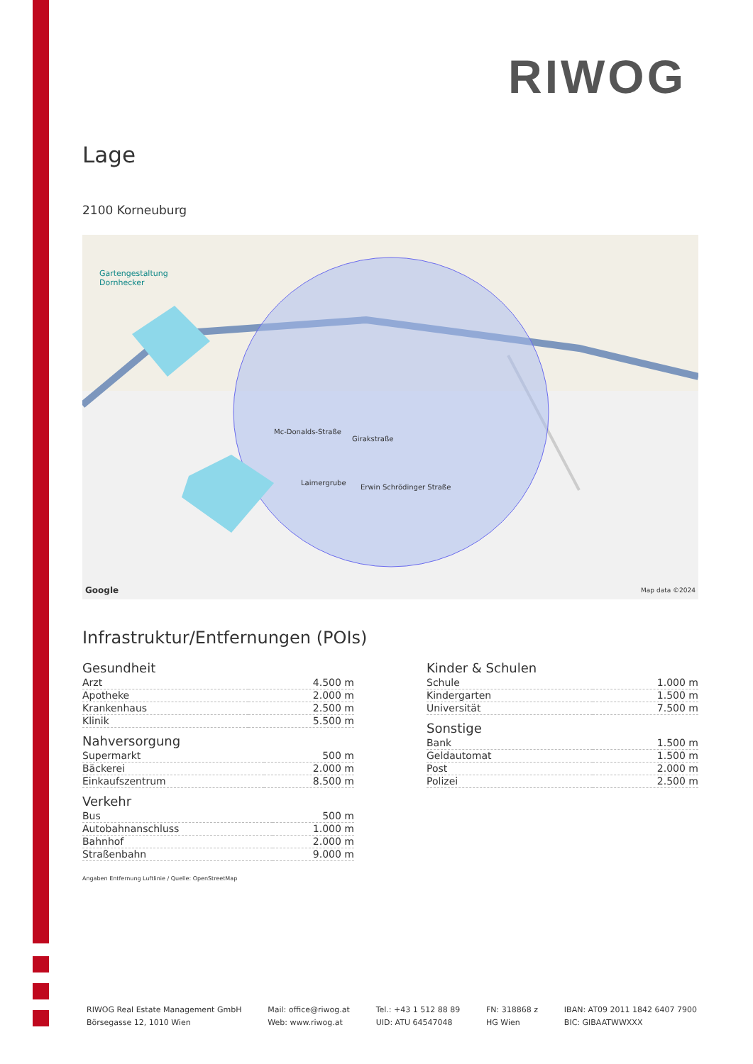RIWOG
Lage
2100 Korneuburg
Gartengestaltung
Dornhecker
Mc-Donalds-Straße
Girakstraße
Laimergrube
Erwin Schrödinger Straße
Google Map data ©2024
Infrastruktur/Entfernungen (POIs)
Gesundheit
| Arzt | 4.500 m |
| Apotheke | 2.000 m |
| Krankenhaus | 2.500 m |
| Klinik | 5.500 m |
Nahversorgung
| Supermarkt | 500 m |
| Bäckerei | 2.000 m |
| Einkaufszentrum | 8.500 m |
Verkehr
| Bus | 500 m |
| Autobahnanschluss | 1.000 m |
| Bahnhof | 2.000 m |
| Straßenbahn | 9.000 m |
Angaben Entfernung Luftlinie / Quelle: OpenStreetMap
Kinder & Schulen
| Schule | 1.000 m |
| Kindergarten | 1.500 m |
| Universität | 7.500 m |
Sonstige
| Bank | 1.500 m |
| Geldautomat | 1.500 m |
| Post | 2.000 m |
| Polizei | 2.500 m |
RIWOG Real Estate Management GmbH
Börsegasse 12, 1010 Wien
Mail: office@riwog.at
Web: www.riwog.at
Tel.: +43 1 512 88 89
UID: ATU 64547048
FN: 318868 z
HG Wien
IBAN: AT09 2011 1842 6407 7900
BIC: GIBAATWWXXX